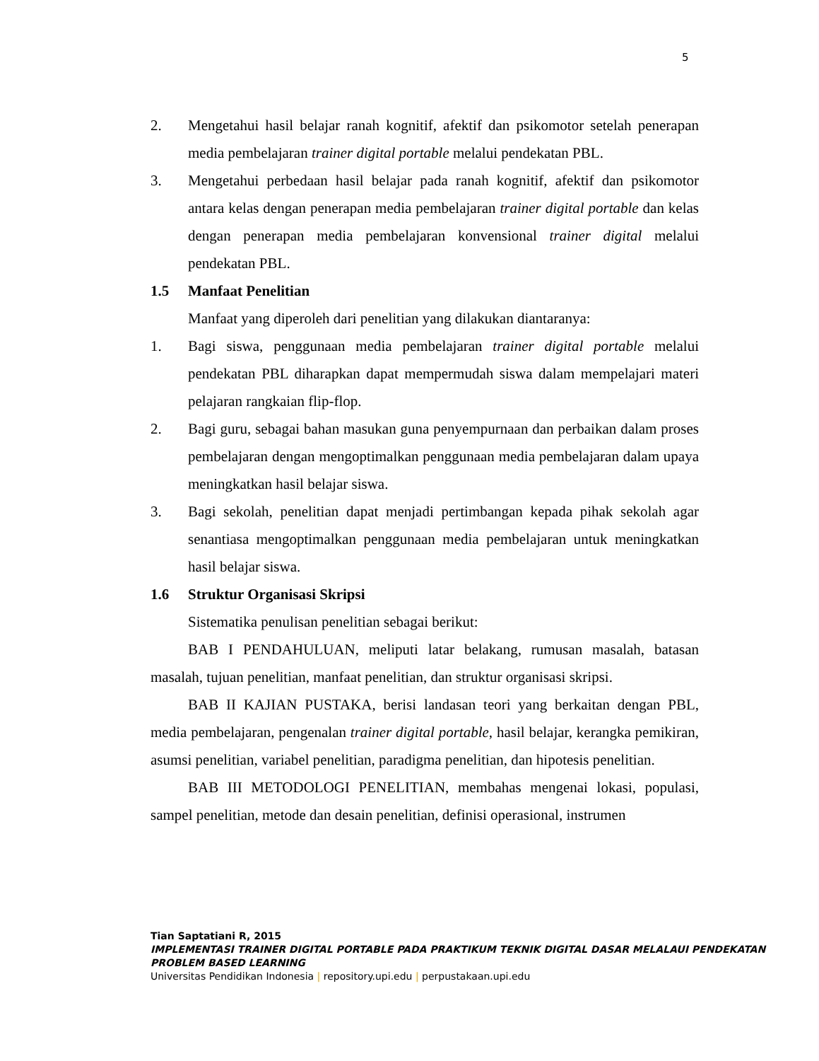5
2. Mengetahui hasil belajar ranah kognitif, afektif dan psikomotor setelah penerapan media pembelajaran trainer digital portable melalui pendekatan PBL.
3. Mengetahui perbedaan hasil belajar pada ranah kognitif, afektif dan psikomotor antara kelas dengan penerapan media pembelajaran trainer digital portable dan kelas dengan penerapan media pembelajaran konvensional trainer digital melalui pendekatan PBL.
1.5 Manfaat Penelitian
Manfaat yang diperoleh dari penelitian yang dilakukan diantaranya:
1. Bagi siswa, penggunaan media pembelajaran trainer digital portable melalui pendekatan PBL diharapkan dapat mempermudah siswa dalam mempelajari materi pelajaran rangkaian flip-flop.
2. Bagi guru, sebagai bahan masukan guna penyempurnaan dan perbaikan dalam proses pembelajaran dengan mengoptimalkan penggunaan media pembelajaran dalam upaya meningkatkan hasil belajar siswa.
3. Bagi sekolah, penelitian dapat menjadi pertimbangan kepada pihak sekolah agar senantiasa mengoptimalkan penggunaan media pembelajaran untuk meningkatkan hasil belajar siswa.
1.6 Struktur Organisasi Skripsi
Sistematika penulisan penelitian sebagai berikut:
BAB I PENDAHULUAN, meliputi latar belakang, rumusan masalah, batasan masalah, tujuan penelitian, manfaat penelitian, dan struktur organisasi skripsi.
BAB II KAJIAN PUSTAKA, berisi landasan teori yang berkaitan dengan PBL, media pembelajaran, pengenalan trainer digital portable, hasil belajar, kerangka pemikiran, asumsi penelitian, variabel penelitian, paradigma penelitian, dan hipotesis penelitian.
BAB III METODOLOGI PENELITIAN, membahas mengenai lokasi, populasi, sampel penelitian, metode dan desain penelitian, definisi operasional, instrumen
Tian Saptatiani R, 2015
IMPLEMENTASI TRAINER DIGITAL PORTABLE PADA PRAKTIKUM TEKNIK DIGITAL DASAR MELALAUI PENDEKATAN PROBLEM BASED LEARNING
Universitas Pendidikan Indonesia | repository.upi.edu | perpustakaan.upi.edu